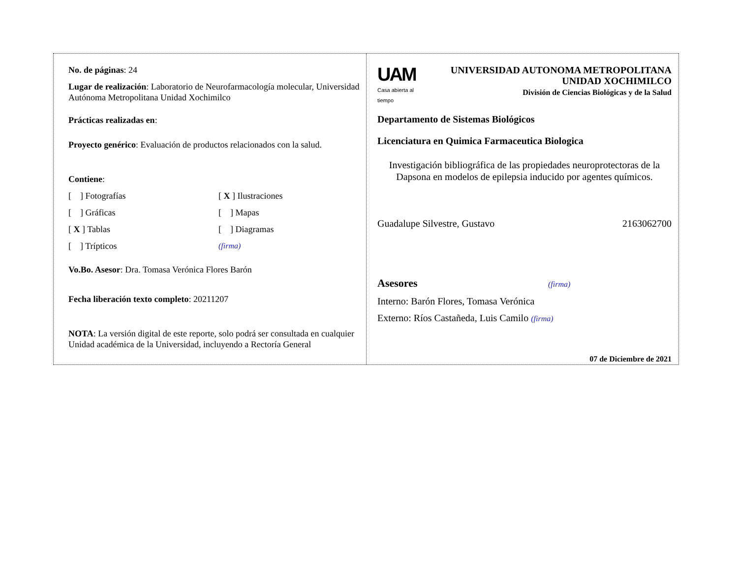No. de páginas: 24
Lugar de realización: Laboratorio de Neurofarmacología molecular, Universidad Autónoma Metropolitana Unidad Xochimilco
Prácticas realizadas en:
Proyecto genérico: Evaluación de productos relacionados con la salud.
Contiene:
[ ] Fotografías
[ X ] Ilustraciones
[ ] Gráficas
[ ] Mapas
[ X ] Tablas
[ ] Diagramas
[ ] Trípticos
(firma)
Vo.Bo. Asesor: Dra. Tomasa Verónica Flores Barón
Fecha liberación texto completo: 20211207
NOTA: La versión digital de este reporte, solo podrá ser consultada en cualquier Unidad académica de la Universidad, incluyendo a Rectoría General
UAM
Casa abierta al tiempo
UNIVERSIDAD AUTONOMA METROPOLITANA
UNIDAD XOCHIMILCO
División de Ciencias Biológicas y de la Salud
Departamento de Sistemas Biológicos
Licenciatura en Quimica Farmaceutica Biologica
Investigación bibliográfica de las propiedades neuroprotectoras de la Dapsona en modelos de epilepsia inducido por agentes químicos.
Guadalupe Silvestre, Gustavo 2163062700
Asesores (firma)
Interno: Barón Flores, Tomasa Verónica
Externo: Ríos Castañeda, Luis Camilo (firma)
07 de Diciembre de 2021